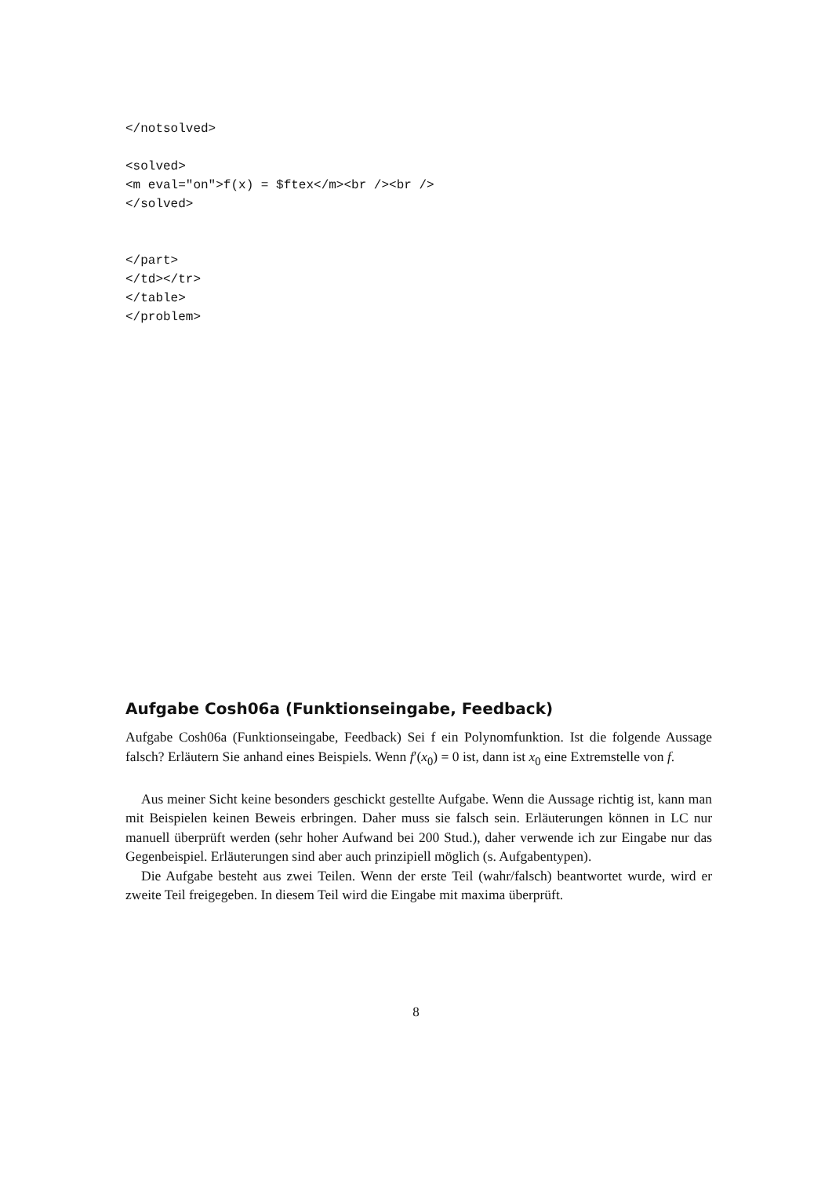</notsolved>

<solved>
<m eval="on">f(x) = $ftex</m><br /><br />
</solved>


</part>
</td></tr>
</table>
</problem>
Aufgabe Cosh06a (Funktionseingabe, Feedback)
Aufgabe Cosh06a (Funktionseingabe, Feedback) Sei f ein Polynomfunktion. Ist die folgende Aussage falsch? Erläutern Sie anhand eines Beispiels. Wenn f′(x<sub>0</sub>) = 0 ist, dann ist x<sub>0</sub> eine Extremstelle von f.
Aus meiner Sicht keine besonders geschickt gestellte Aufgabe. Wenn die Aussage richtig ist, kann man mit Beispielen keinen Beweis erbringen. Daher muss sie falsch sein. Erläuterungen können in LC nur manuell überprüft werden (sehr hoher Aufwand bei 200 Stud.), daher verwende ich zur Eingabe nur das Gegenbeispiel. Erläuterungen sind aber auch prinzipiell möglich (s. Aufgabentypen).
Die Aufgabe besteht aus zwei Teilen. Wenn der erste Teil (wahr/falsch) beantwortet wurde, wird er zweite Teil freigegeben. In diesem Teil wird die Eingabe mit maxima überprüft.
8